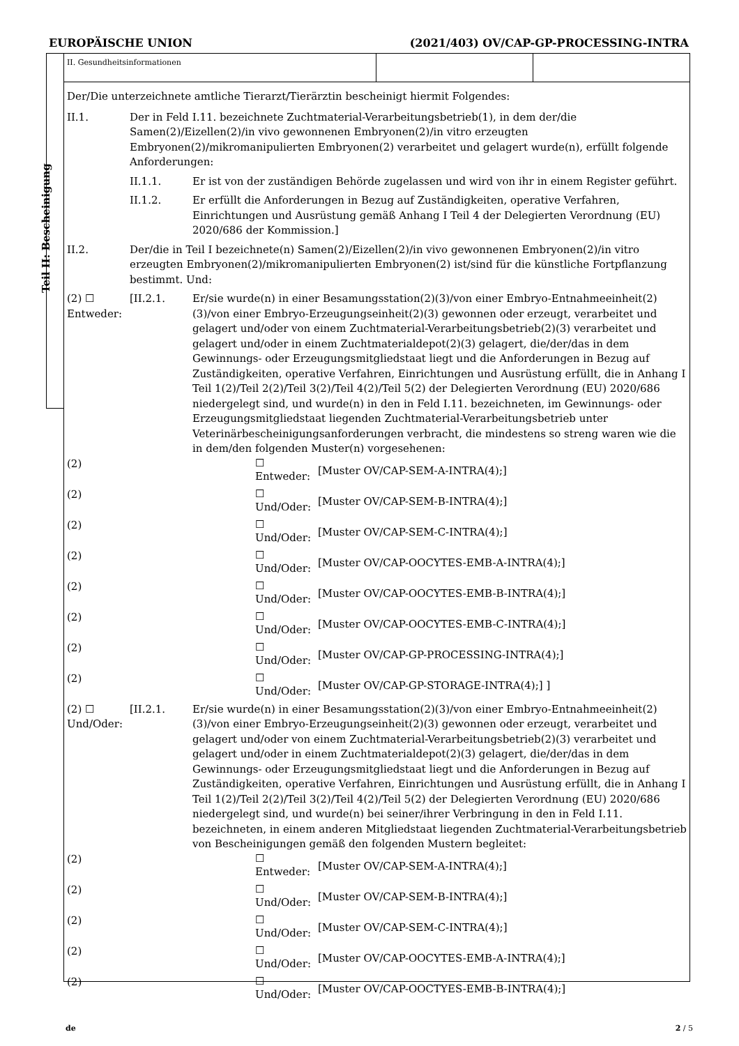EUROPÄISCHE UNION (2021/403) OV/CAP-GP-PROCESSING-INTRA
Teil II: Bescheinigung
II. Gesundheitsinformationen
Der/Die unterzeichnete amtliche Tierarzt/Tierärztin bescheinigt hiermit Folgendes:
II.1. Der in Feld I.11. bezeichnete Zuchtmaterial-Verarbeitungsbetrieb(1), in dem der/die Samen(2)/Eizellen(2)/in vivo gewonnenen Embryonen(2)/in vitro erzeugten Embryonen(2)/mikromanipulierten Embryonen(2) verarbeitet und gelagert wurde(n), erfüllt folgende Anforderungen:
II.1.1. Er ist von der zuständigen Behörde zugelassen und wird von ihr in einem Register geführt.
II.1.2. Er erfüllt die Anforderungen in Bezug auf Zuständigkeiten, operative Verfahren, Einrichtungen und Ausrüstung gemäß Anhang I Teil 4 der Delegierten Verordnung (EU) 2020/686 der Kommission.]
II.2. Der/die in Teil I bezeichnete(n) Samen(2)/Eizellen(2)/in vivo gewonnenen Embryonen(2)/in vitro erzeugten Embryonen(2)/mikromanipulierten Embryonen(2) ist/sind für die künstliche Fortpflanzung bestimmt. Und:
(2) ☐ Entweder:
[II.2.1. Er/sie wurde(n) in einer Besamungsstation(2)(3)/von einer Embryo-Entnahmeeinheit(2)(3)/von einer Embryo-Erzeugungseinheit(2)(3) gewonnen oder erzeugt, verarbeitet und gelagert und/oder von einem Zuchtmaterial-Verarbeitungsbetrieb(2)(3) verarbeitet und gelagert und/oder in einem Zuchtmaterialdepot(2)(3) gelagert, die/der/das in dem Gewinnungs- oder Erzeugungsmitgliedstaat liegt und die Anforderungen in Bezug auf Zuständigkeiten, operative Verfahren, Einrichtungen und Ausrüstung erfüllt, die in Anhang I Teil 1(2)/Teil 2(2)/Teil 3(2)/Teil 4(2)/Teil 5(2) der Delegierten Verordnung (EU) 2020/686 niedergelegt sind, und wurde(n) in den in Feld I.11. bezeichneten, im Gewinnungs- oder Erzeugungsmitgliedstaat liegenden Zuchtmaterial-Verarbeitungsbetrieb unter Veterinärbescheinigungsanforderungen verbracht, die mindestens so streng waren wie die in dem/den folgenden Muster(n) vorgesehenen:
(2)
☐
Entweder:
[Muster OV/CAP-SEM-A-INTRA(4);]
(2)
☐
Und/Oder:
[Muster OV/CAP-SEM-B-INTRA(4);]
(2)
☐
Und/Oder:
[Muster OV/CAP-SEM-C-INTRA(4);]
(2)
☐
Und/Oder:
[Muster OV/CAP-OOCYTES-EMB-A-INTRA(4);]
(2)
☐
Und/Oder:
[Muster OV/CAP-OOCYTES-EMB-B-INTRA(4);]
(2)
☐
Und/Oder:
[Muster OV/CAP-OOCYTES-EMB-C-INTRA(4);]
(2)
☐
Und/Oder:
[Muster OV/CAP-GP-PROCESSING-INTRA(4);]
(2)
☐
Und/Oder:
[Muster OV/CAP-GP-STORAGE-INTRA(4);] ]
(2) ☐ Und/Oder:
[II.2.1. Er/sie wurde(n) in einer Besamungsstation(2)(3)/von einer Embryo-Entnahmeeinheit(2)(3)/von einer Embryo-Erzeugungseinheit(2)(3) gewonnen oder erzeugt, verarbeitet und gelagert und/oder von einem Zuchtmaterial-Verarbeitungsbetrieb(2)(3) verarbeitet und gelagert und/oder in einem Zuchtmaterialdepot(2)(3) gelagert, die/der/das in dem Gewinnungs- oder Erzeugungsmitgliedstaat liegt und die Anforderungen in Bezug auf Zuständigkeiten, operative Verfahren, Einrichtungen und Ausrüstung erfüllt, die in Anhang I Teil 1(2)/Teil 2(2)/Teil 3(2)/Teil 4(2)/Teil 5(2) der Delegierten Verordnung (EU) 2020/686 niedergelegt sind, und wurde(n) bei seiner/ihrer Verbringung in den in Feld I.11. bezeichneten, in einem anderen Mitgliedstaat liegenden Zuchtmaterial-Verarbeitungsbetrieb von Bescheinigungen gemäß den folgenden Mustern begleitet:
(2)
☐
Entweder:
[Muster OV/CAP-SEM-A-INTRA(4);]
(2)
☐
Und/Oder:
[Muster OV/CAP-SEM-B-INTRA(4);]
(2)
☐
Und/Oder:
[Muster OV/CAP-SEM-C-INTRA(4);]
(2)
☐
Und/Oder:
[Muster OV/CAP-OOCYTES-EMB-A-INTRA(4);]
(2)
☐
Und/Oder:
[Muster OV/CAP-OOCTYES-EMB-B-INTRA(4);]
de 2 / 5